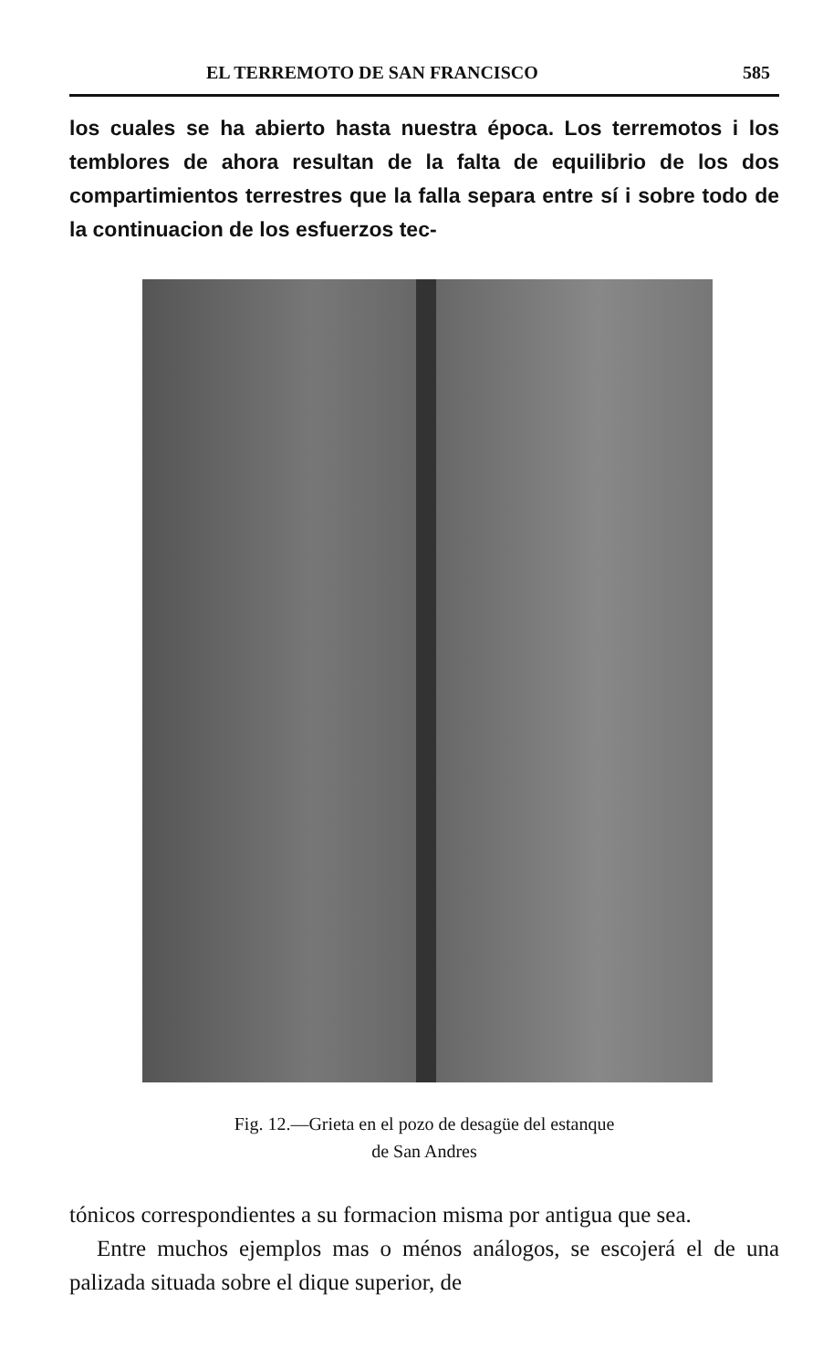EL TERREMOTO DE SAN FRANCISCO 585
los cuales se ha abierto hasta nuestra época. Los terremotos i los temblores de ahora resultan de la falta de equilibrio de los dos compartimientos terrestres que la falla separa entre sí i sobre todo de la continuacion de los esfuerzos tec-
Fig. 12.—Grieta en el pozo de desagüe del estanque
de San Andres
tónicos correspondientes a su formacion misma por antigua que sea.
Entre muchos ejemplos mas o ménos análogos, se escojerá el de una palizada situada sobre el dique superior, de